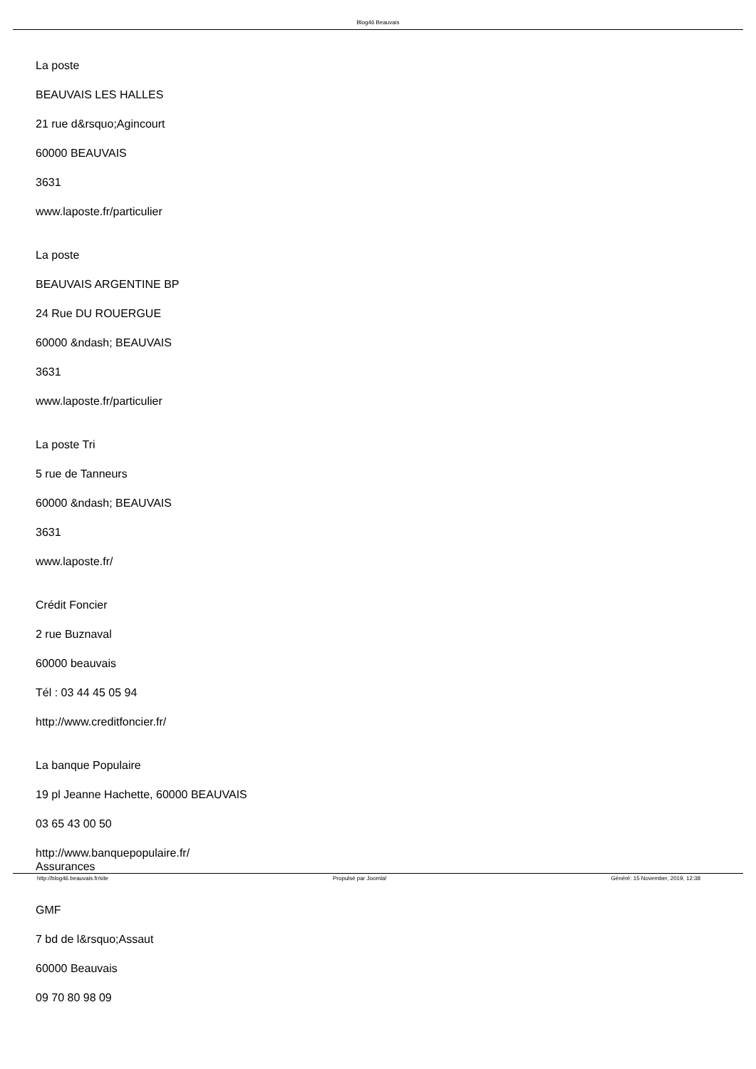Blog46 Beauvais
La poste
BEAUVAIS LES HALLES
21 rue d&rsquo;Agincourt
60000 BEAUVAIS
3631
www.laposte.fr/particulier
La poste
BEAUVAIS ARGENTINE BP
24 Rue DU ROUERGUE
60000 &ndash; BEAUVAIS
3631
www.laposte.fr/particulier
La poste Tri
5 rue de Tanneurs
60000 &ndash; BEAUVAIS
3631
www.laposte.fr/
Crédit Foncier
2 rue Buznaval
60000 beauvais
Tél : 03 44 45 05 94
http://www.creditfoncier.fr/
La banque Populaire
19 pl Jeanne Hachette, 60000 BEAUVAIS
03 65 43 00 50
http://www.banquepopulaire.fr/
Assurances
GMF
7 bd de l&rsquo;Assaut
60000 Beauvais
09 70 80 98 09
http://blog46.beauvais.fr/site Propulsé par Joomla! Généré: 15 November, 2019, 12:38